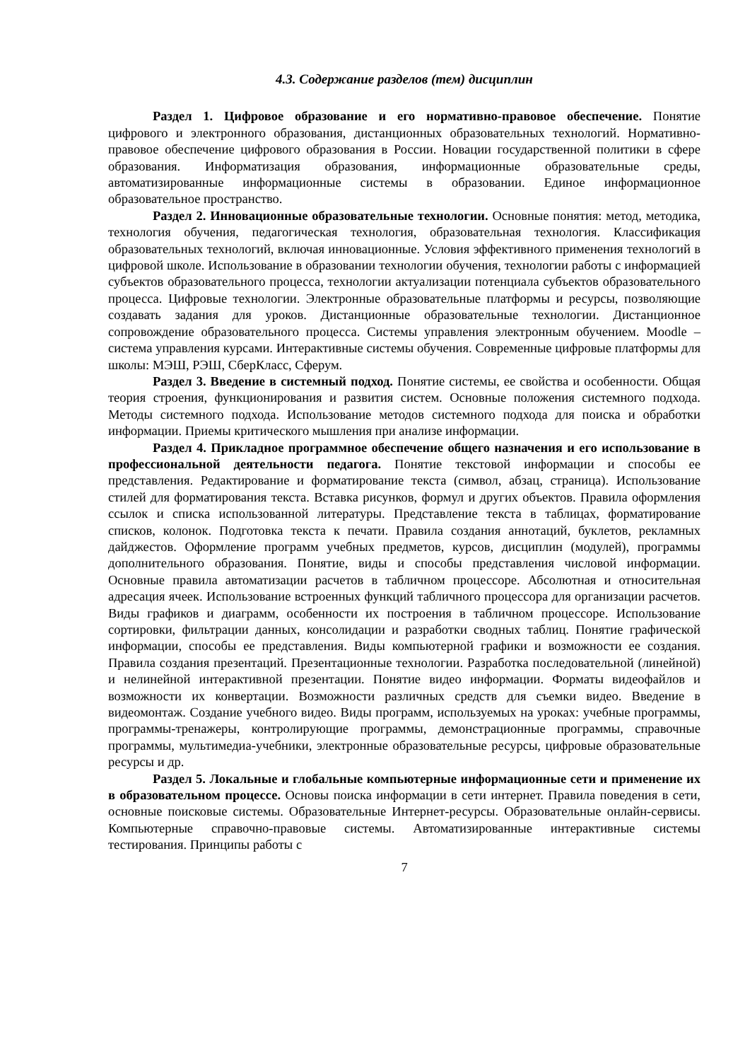4.3. Содержание разделов (тем) дисциплин
Раздел 1. Цифровое образование и его нормативно-правовое обеспечение. Понятие цифрового и электронного образования, дистанционных образовательных технологий. Нормативно-правовое обеспечение цифрового образования в России. Новации государственной политики в сфере образования. Информатизация образования, информационные образовательные среды, автоматизированные информационные системы в образовании. Единое информационное образовательное пространство.
Раздел 2. Инновационные образовательные технологии. Основные понятия: метод, методика, технология обучения, педагогическая технология, образовательная технология. Классификация образовательных технологий, включая инновационные. Условия эффективного применения технологий в цифровой школе. Использование в образовании технологии обучения, технологии работы с информацией субъектов образовательного процесса, технологии актуализации потенциала субъектов образовательного процесса. Цифровые технологии. Электронные образовательные платформы и ресурсы, позволяющие создавать задания для уроков. Дистанционные образовательные технологии. Дистанционное сопровождение образовательного процесса. Системы управления электронным обучением. Moodle – система управления курсами. Интерактивные системы обучения. Современные цифровые платформы для школы: МЭШ, РЭШ, СберКласс, Сферум.
Раздел 3. Введение в системный подход. Понятие системы, ее свойства и особенности. Общая теория строения, функционирования и развития систем. Основные положения системного подхода. Методы системного подхода. Использование методов системного подхода для поиска и обработки информации. Приемы критического мышления при анализе информации.
Раздел 4. Прикладное программное обеспечение общего назначения и его использование в профессиональной деятельности педагога. Понятие текстовой информации и способы ее представления. Редактирование и форматирование текста (символ, абзац, страница). Использование стилей для форматирования текста. Вставка рисунков, формул и других объектов. Правила оформления ссылок и списка использованной литературы. Представление текста в таблицах, форматирование списков, колонок. Подготовка текста к печати. Правила создания аннотаций, буклетов, рекламных дайджестов. Оформление программ учебных предметов, курсов, дисциплин (модулей), программы дополнительного образования. Понятие, виды и способы представления числовой информации. Основные правила автоматизации расчетов в табличном процессоре. Абсолютная и относительная адресация ячеек. Использование встроенных функций табличного процессора для организации расчетов. Виды графиков и диаграмм, особенности их построения в табличном процессоре. Использование сортировки, фильтрации данных, консолидации и разработки сводных таблиц. Понятие графической информации, способы ее представления. Виды компьютерной графики и возможности ее создания. Правила создания презентаций. Презентационные технологии. Разработка последовательной (линейной) и нелинейной интерактивной презентации. Понятие видео информации. Форматы видеофайлов и возможности их конвертации. Возможности различных средств для съемки видео. Введение в видеомонтаж. Создание учебного видео. Виды программ, используемых на уроках: учебные программы, программы-тренажеры, контролирующие программы, демонстрационные программы, справочные программы, мультимедиа-учебники, электронные образовательные ресурсы, цифровые образовательные ресурсы и др.
Раздел 5. Локальные и глобальные компьютерные информационные сети и применение их в образовательном процессе. Основы поиска информации в сети интернет. Правила поведения в сети, основные поисковые системы. Образовательные Интернет-ресурсы. Образовательные онлайн-сервисы. Компьютерные справочно-правовые системы. Автоматизированные интерактивные системы тестирования. Принципы работы с
7